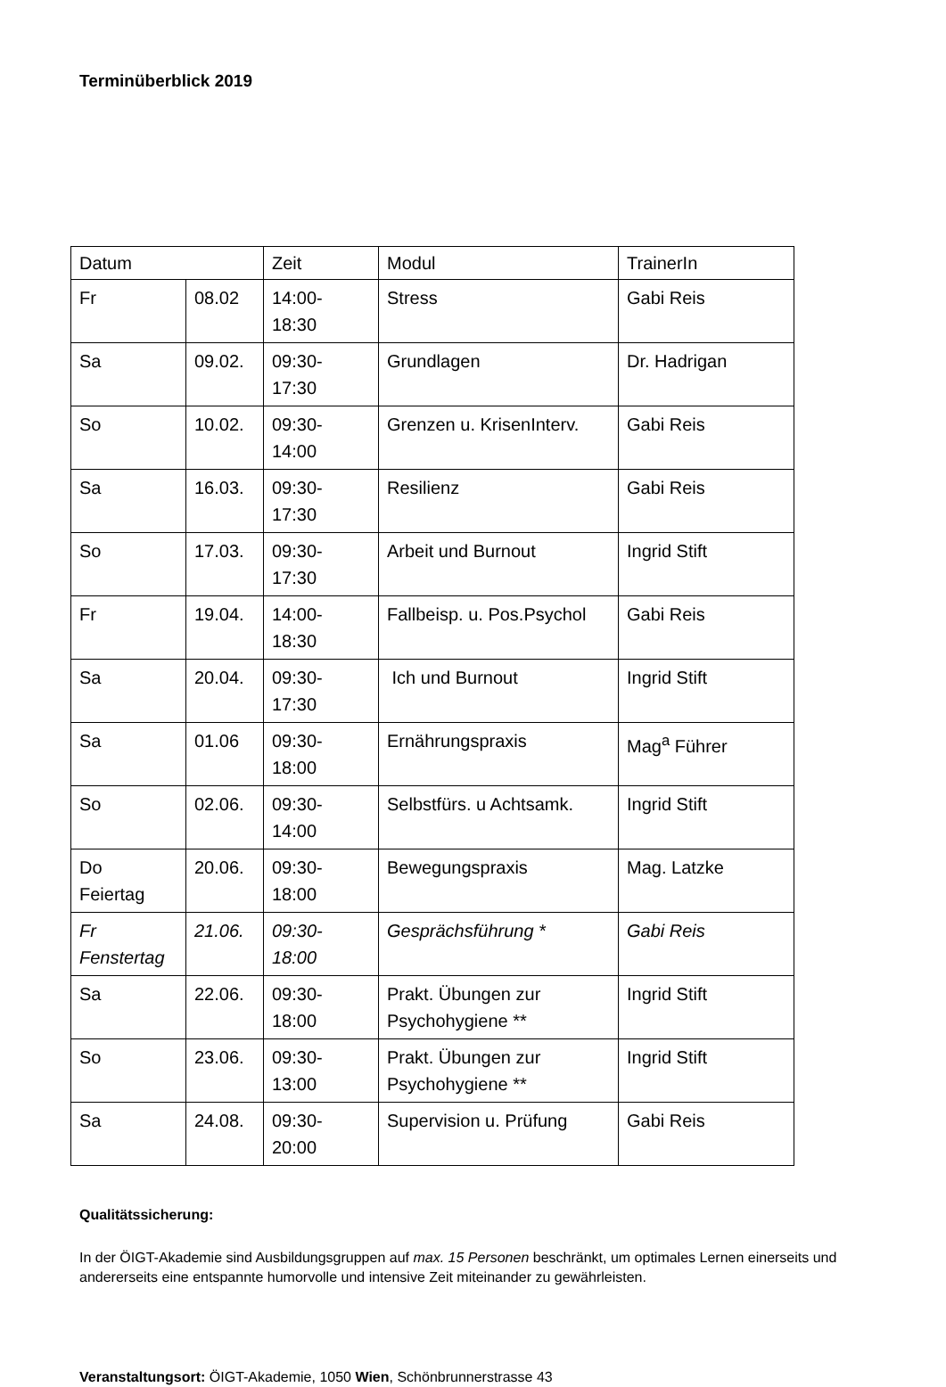Terminüberblick 2019
| Datum | | Zeit | Modul | TrainerIn |
| Fr | 08.02 | 14:00- 18:30 | Stress | Gabi Reis |
| Sa | 09.02. | 09:30- 17:30 | Grundlagen | Dr. Hadrigan |
| So | 10.02. | 09:30- 14:00 | Grenzen u. KrisenInterv. | Gabi Reis |
| Sa | 16.03. | 09:30- 17:30 | Resilienz | Gabi Reis |
| So | 17.03. | 09:30- 17:30 | Arbeit und Burnout | Ingrid Stift |
| Fr | 19.04. | 14:00- 18:30 | Fallbeisp. u. Pos.Psychol | Gabi Reis |
| Sa | 20.04. | 09:30- 17:30 | Ich und Burnout | Ingrid Stift |
| Sa | 01.06 | 09:30- 18:00 | Ernährungspraxis | Mag<sup>a</sup> Führer |
| So | 02.06. | 09:30- 14:00 | Selbstfürs. u Achtsamk. | Ingrid Stift |
| Do Feiertag | 20.06. | 09:30- 18:00 | Bewegungspraxis | Mag. Latzke |
| Fr Fenstertag | 21.06. | 09:30- 18:00 | Gesprächsführung * | Gabi Reis |
| Sa | 22.06. | 09:30- 18:00 | Prakt. Übungen zur Psychohygiene ** | Ingrid Stift |
| So | 23.06. | 09:30- 13:00 | Prakt. Übungen zur Psychohygiene ** | Ingrid Stift |
| Sa | 24.08. | 09:30- 20:00 | Supervision u. Prüfung | Gabi Reis |
Qualitätssicherung:
In der ÖIGT-Akademie sind Ausbildungsgruppen auf max. 15 Personen beschränkt, um optimales Lernen einerseits und andererseits eine entspannte humorvolle und intensive Zeit miteinander zu gewährleisten.
Veranstaltungsort: ÖIGT-Akademie, 1050 Wien, Schönbrunnerstrasse 43